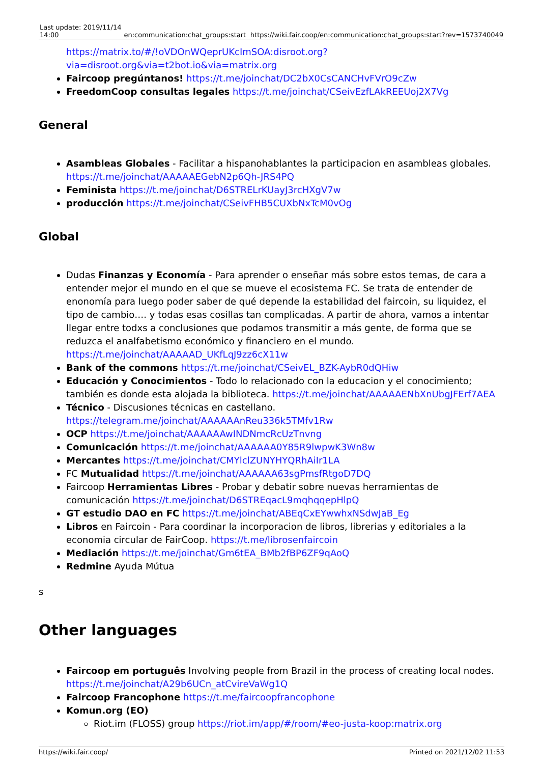| Last update: 2019/11/14 14:00 | en:communication:chat_groups:start | https://wiki.fair.coop/en:communication:chat_groups:start?rev=1573740049 |
https://matrix.to/#/!oVDOnWQeprUKcImSOA:disroot.org?via=disroot.org&via=t2bot.io&via=matrix.org
Faircoop pregúntanos! https://t.me/joinchat/DC2bX0CsCANCHvFVrO9cZw
FreedomCoop consultas legales https://t.me/joinchat/CSeivEzfLAkREEUoj2X7Vg
General
Asambleas Globales - Facilitar a hispanohablantes la participacion en asambleas globales. https://t.me/joinchat/AAAAAEGebN2p6Qh-JRS4PQ
Feminista https://t.me/joinchat/D6STRELrKUayJ3rcHXgV7w
producción https://t.me/joinchat/CSeivFHB5CUXbNxTcM0vOg
Global
Dudas Finanzas y Economía - Para aprender o enseñar más sobre estos temas, de cara a entender mejor el mundo en el que se mueve el ecosistema FC. Se trata de entender de enonomía para luego poder saber de qué depende la estabilidad del faircoin, su liquidez, el tipo de cambio…. y todas esas cosillas tan complicadas. A partir de ahora, vamos a intentar llegar entre todxs a conclusiones que podamos transmitir a más gente, de forma que se reduzca el analfabetismo económico y financiero en el mundo. https://t.me/joinchat/AAAAAD_UKfLqJ9zz6cX11w
Bank of the commons https://t.me/joinchat/CSeivEL_BZK-AybR0dQHiw
Educación y Conocimientos - Todo lo relacionado con la educacion y el conocimiento; también es donde esta alojada la biblioteca. https://t.me/joinchat/AAAAAENbXnUbgJFErf7AEA
Técnico - Discusiones técnicas en castellano. https://telegram.me/joinchat/AAAAAAnReu336k5TMfv1Rw
OCP https://t.me/joinchat/AAAAAAwINDNmcRcUzTnvng
Comunicación https://t.me/joinchat/AAAAAA0Y85R9lwpwK3Wn8w
Mercantes https://t.me/joinchat/CMYlclZUNYHYQRhAiIr1LA
FC Mutualidad https://t.me/joinchat/AAAAAA63sgPmsfRtgoD7DQ
Faircoop Herramientas Libres - Probar y debatir sobre nuevas herramientas de comunicación https://t.me/joinchat/D6STREqacL9mqhqqepHlpQ
GT estudio DAO en FC https://t.me/joinchat/ABEqCxEYwwhxNSdwJaB_Eg
Libros en Faircoin - Para coordinar la incorporacion de libros, librerias y editoriales a la economia circular de FairCoop. https://t.me/librosenfaircoin
Mediación https://t.me/joinchat/Gm6tEA_BMb2fBP6ZF9qAoQ
Redmine Ayuda Mútua
s
Other languages
Faircoop em português Involving people from Brazil in the process of creating local nodes. https://t.me/joinchat/A29b6UCn_atCvireVaWg1Q
Faircoop Francophone https://t.me/faircoopfrancophone
Komun.org (EO)
Riot.im (FLOSS) group https://riot.im/app/#/room/#eo-justa-koop:matrix.org
https://wiki.fair.coop/ Printed on 2021/12/02 11:53